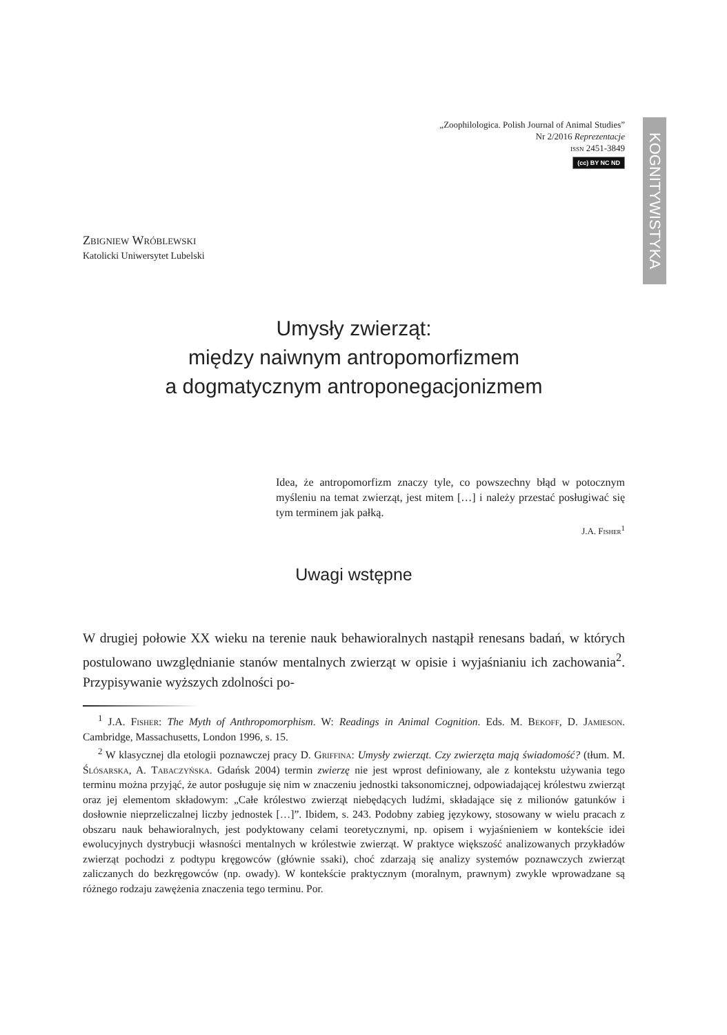KOGNITYWISTYKA
„Zoophilologica. Polish Journal of Animal Studies”
Nr 2/2016 Reprezentacje
issn 2451-3849
(cc) BY NC ND
Zbigniew Wróblewski
Katolicki Uniwersytet Lubelski
Umysły zwierząt:
między naiwnym antropomorfizmem
a dogmatycznym antroponegacjonizmem
Idea, że antropomorfizm znaczy tyle, co powszechny błąd w potocznym myśleniu na temat zwierząt, jest mitem […] i należy przestać posługiwać się tym terminem jak pałką.
J.A. Fisher<sup>1</sup>
Uwagi wstępne
W drugiej połowie XX wieku na terenie nauk behawioralnych nastąpił renesans badań, w których postulowano uwzględnianie stanów mentalnych zwierząt w opisie i wyjaśnianiu ich zachowania<sup>2</sup>. Przypisywanie wyższych zdolności po-
<sup>1</sup> J.A. Fisher: The Myth of Anthropomorphism. W: Readings in Animal Cognition. Eds. M. Bekoff, D. Jamieson. Cambridge, Massachusetts, London 1996, s. 15.
<sup>2</sup> W klasycznej dla etologii poznawczej pracy D. Griffina: Umysły zwierząt. Czy zwierzęta mają świadomość? (tłum. M. Ślósarska, A. Tabaczyńska. Gdańsk 2004) termin zwierzę nie jest wprost definiowany, ale z kontekstu używania tego terminu można przyjąć, że autor posługuje się nim w znaczeniu jednostki taksonomicznej, odpowiadającej królestwu zwierząt oraz jej elementom składowym: „Całe królestwo zwierząt niebędących ludźmi, składające się z milionów gatunków i dosłownie nieprzeliczalnej liczby jednostek […]”. Ibidem, s. 243. Podobny zabieg językowy, stosowany w wielu pracach z obszaru nauk behawioralnych, jest podyktowany celami teoretycznymi, np. opisem i wyjaśnieniem w kontekście idei ewolucyjnych dystrybucji własności mentalnych w królestwie zwierząt. W praktyce większość analizowanych przykładów zwierząt pochodzi z podtypu kręgowców (głównie ssaki), choć zdarzają się analizy systemów poznawczych zwierząt zaliczanych do bezkręgowców (np. owady). W kontekście praktycznym (moralnym, prawnym) zwykle wprowadzane są różnego rodzaju zawężenia znaczenia tego terminu. Por.